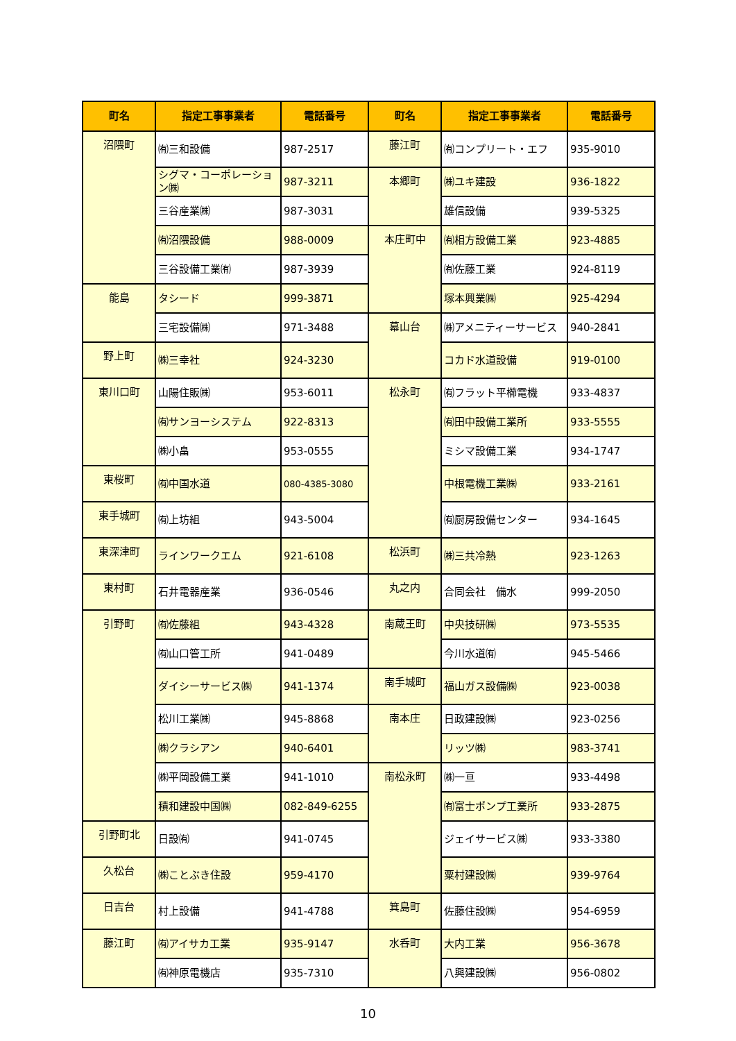| 町名 | 指定工事事業者 | 電話番号 | 町名 | 指定工事事業者 | 電話番号 |
| --- | --- | --- | --- | --- | --- |
| 沼隈町 | ㈲三和設備 | 987-2517 | 藤江町 | ㈲コンプリート・エフ | 935-9010 |
| | シグマ・コーポレーション㈱ | 987-3211 | 本郷町 | ㈱ユキ建設 | 936-1822 |
| | 三谷産業㈱ | 987-3031 | | 雄信設備 | 939-5325 |
| | ㈲沼隈設備 | 988-0009 | 本庄町中 | ㈲相方設備工業 | 923-4885 |
| | 三谷設備工業㈲ | 987-3939 | | ㈲佐藤工業 | 924-8119 |
| 能島 | タシード | 999-3871 | | 塚本興業㈱ | 925-4294 |
| | 三宅設備㈱ | 971-3488 | 幕山台 | ㈱アメニティーサービス | 940-2841 |
| 野上町 | ㈱三幸社 | 924-3230 | | コカド水道設備 | 919-0100 |
| 東川口町 | 山陽住販㈱ | 953-6011 | 松永町 | ㈲フラット平櫛電機 | 933-4837 |
| | ㈲サンヨーシステム | 922-8313 | | ㈲田中設備工業所 | 933-5555 |
| | ㈱小畠 | 953-0555 | | ミシマ設備工業 | 934-1747 |
| 東桜町 | ㈲中国水道 | 080-4385-3080 | | 中根電機工業㈱ | 933-2161 |
| 東手城町 | ㈲上坊組 | 943-5004 | | ㈲厨房設備センター | 934-1645 |
| 東深津町 | ラインワークエム | 921-6108 | 松浜町 | ㈱三共冷熱 | 923-1263 |
| 東村町 | 石井電器産業 | 936-0546 | 丸之内 | 合同会社 備水 | 999-2050 |
| 引野町 | ㈲佐藤組 | 943-4328 | 南蔵王町 | 中央技研㈱ | 973-5535 |
| | ㈲山口管工所 | 941-0489 | | 今川水道㈲ | 945-5466 |
| | ダイシーサービス㈱ | 941-1374 | 南手城町 | 福山ガス設備㈱ | 923-0038 |
| | 松川工業㈱ | 945-8868 | 南本庄 | 日政建設㈱ | 923-0256 |
| | ㈱クラシアン | 940-6401 | | リッツ㈱ | 983-3741 |
| | ㈱平岡設備工業 | 941-1010 | 南松永町 | ㈱一亘 | 933-4498 |
| | 積和建設中国㈱ | 082-849-6255 | | ㈲富士ポンプ工業所 | 933-2875 |
| 引野町北 | 日設㈲ | 941-0745 | | ジェイサービス㈱ | 933-3380 |
| 久松台 | ㈱ことぶき住設 | 959-4170 | | 粟村建設㈱ | 939-9764 |
| 日吉台 | 村上設備 | 941-4788 | 箕島町 | 佐藤住設㈱ | 954-6959 |
| 藤江町 | ㈲アイサカ工業 | 935-9147 | 水呑町 | 大内工業 | 956-3678 |
| | ㈲神原電機店 | 935-7310 | | 八興建設㈱ | 956-0802 |
10